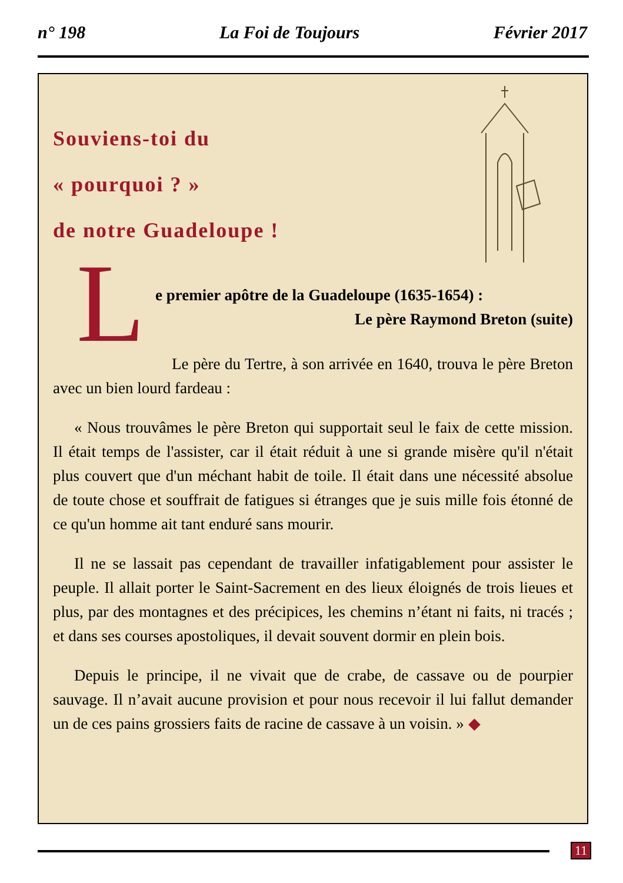n° 198 La Foi de Toujours Février 2017
Souviens-toi du
« pourquoi ? »
de notre Guadeloupe !
L
e premier apôtre de la Guadeloupe (1635-1654) :
Le père Raymond Breton (suite)
Le père du Tertre, à son arrivée en 1640, trouva le père Breton avec un bien lourd fardeau :
« Nous trouvâmes le père Breton qui supportait seul le faix de cette mission. Il était temps de l'assister, car il était réduit à une si grande misère qu'il n'était plus couvert que d'un méchant habit de toile. Il était dans une nécessité absolue de toute chose et souffrait de fatigues si étranges que je suis mille fois étonné de ce qu'un homme ait tant enduré sans mourir.
Il ne se lassait pas cependant de travailler infatigablement pour assister le peuple. Il allait porter le Saint-Sacrement en des lieux éloignés de trois lieues et plus, par des montagnes et des précipices, les chemins n’étant ni faits, ni tracés ; et dans ses courses apostoliques, il devait souvent dormir en plein bois.
Depuis le principe, il ne vivait que de crabe, de cassave ou de pourpier sauvage. Il n’avait aucune provision et pour nous recevoir il lui fallut demander un de ces pains grossiers faits de racine de cassave à un voisin. » ◆
11